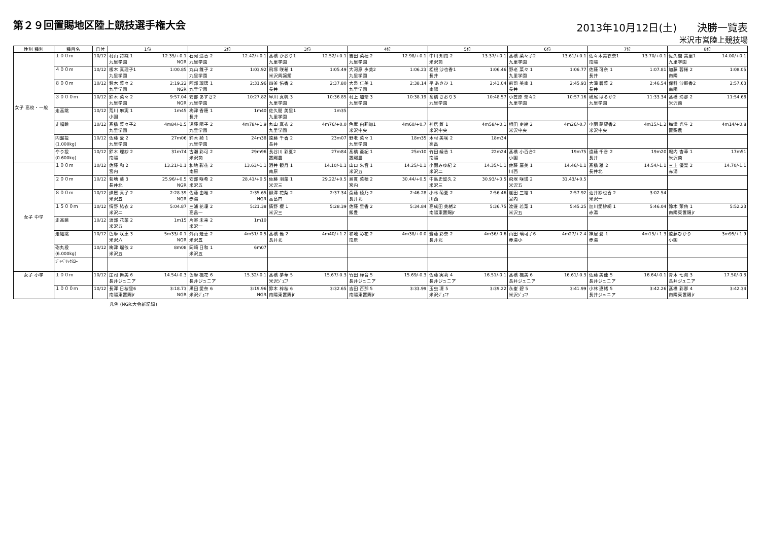第２９回置賜地区陸上競技選手権大会
2013年10月12日(土)　　決勝一覧表
米沢市営陸上競技場
| 性別 種別 | 種目名 | 日付 | 1位 | 2位 | 3位 | 4位 | 5位 | 6位 | 7位 | 8位 |
| --- | --- | --- | --- | --- | --- | --- | --- | --- | --- | --- |
| 女子 高校・一般 | １００ｍ | 10/12 | 村山 詩織 1 12.35/+0.1 九里学園 NGR | 石河 遥香 2 12.42/+0.1 九里学園 | 髙橋 かおり1 12.52/+0.1 九里学園 | 吉田 菜穂 2 12.98/+0.1 九里学園 | 中川 知南 2 13.37/+0.1 米沢商 | 髙橋 菜々子2 13.61/+0.1 九里学園 | 佐々木美衣奈1 13.70/+0.1 南陽 | 佐久間 美里1 14.00/+0.1 九里学園 |
| | ４００ｍ | 10/12 | 根木 真理子1 1:00.85 九里学園 | 丸山 雛子 2 1:03.92 九里学園 | 飛塚 咲希 1 1:05.49 米沢興譲館 | 大河原 歩美2 1:06.23 九里学園 | 松根 沙也香1 1:06.46 長井 | 野老 菜々 1 1:06.77 九里学園 | 佐藤 可奈 1 1:07.81 長井 | 加藤 蓉稀 2 1:08.05 南陽 |
| | ８００ｍ | 10/12 | 鈴木 菜々 2 2:19.22 九里学園 NGR | 阿部 瑠璃 1 2:31.96 九里学園 | 四釜 佑香 2 2:37.80 長井 | 大泉 仁美 1 2:38.14 九里学園 | 平 あさひ 1 2:43.04 南陽 | 前司 美南 1 2:45.93 長井 | 大滝 碧菜 2 2:46.54 長井 | 保科 沙耶香2 2:57.63 南陽 |
| | ３０００ｍ | 10/12 | 鈴木 菜々 2 9:57.04 九里学園 NGR | 安部 あずさ2 10:27.82 九里学園 | 早川 真帆 3 10:36.85 九里学園 | 村上 加奈 3 10:38.19 九里学園 | 髙橋 さおり3 10:48.57 九里学園 | 小笠原 奈々2 10:57.16 九里学園 | 横尾 はるか2 11:33.34 九里学園 | 髙橋 玲那 2 11:54.68 米沢商 |
| | 走高跳 | 10/12 | 荒川 麻実 1 1m45 小国 | 梅津 香穂 1 1m40 長井 | 佐久間 美里1 1m35 九里学園 | | | | | |
| | 走幅跳 | 10/12 | 髙橋 菜々子2 4m84/-1.5 九里学園 | 遠藤 陽子 2 4m78/+1.9 九里学園 | 丸山 真衣 2 4m76/+0.0 九里学園 | 色摩 由莉加1 4m60/+0.7 米沢中央 | 神居 雛 1 4m58/+0.1 米沢中央 | 相田 吏緒 2 4m26/-0.7 米沢中央 | 小関 萌望香2 4m15/-1.2 米沢中央 | 梅津 光生 2 4m14/+0.8 置賜農 |
| | 円盤投 (1.000kg) | 10/12 | 佐藤 愛 2 27m06 九里学園 | 鈴木 綺 1 24m38 九里学園 | 遠藤 千香 2 23m07 長井 | 野老 菜々 1 18m35 九里学園 | 木村 美咲 2 18m34 高畠 | | | |
| | やり投 (0.600kg) | 10/12 | 鈴木 理紗 2 31m74 南陽 | 古瀬 彩可 2 29m96 米沢商 | 長谷川 彩夏2 27m84 置賜農 | 髙橋 亜紀 1 25m10 置賜農 | 竹田 綾香 1 22m24 南陽 | 髙橋 小百合2 19m75 小国 | 遠藤 千香 2 19m20 長井 | 堀内 杏華 1 17m51 米沢商 |
| 女子 中学 | １００ｍ | 10/12 | 佐藤 和 2 13.21/-1.1 宮内 | 和地 彩花 2 13.63/-1.1 南原 | 酒井 観月 1 14.10/-1.1 南原 | 山口 朱音 1 14.25/-1.1 米沢五 | 小関みゆ紀 2 14.35/-1.1 米沢二 | 佐藤 羅美 1 14.46/-1.1 川西 | 髙橋 雅 2 14.54/-1.1 長井北 | 三上 優梨 2 14.70/-1.1 赤湯 |
| | ２００ｍ | 10/12 | 菊地 葵 3 25.96/+0.5 長井北 NGR | 安部 咲希 2 28.41/+0.5 米沢五 | 佐藤 羽菜 1 29.22/+0.5 米沢三 | 島貫 菜穂 2 30.44/+0.5 宮内 | 中島史留久 2 30.93/+0.5 米沢三 | 飛塚 咲瑛 2 31.43/+0.5 米沢五 | | |
| | ８００ｍ | 10/12 | 蜂屋 真子 2 2:28.39 米沢五 NGR | 佐藤 由唯 2 2:35.65 赤湯 NGR | 柳澤 花梨 2 2:37.34 高畠四 | 斎藤 綾乃 2 2:46.28 長井北 | 小林 萌夏 2 2:56.46 川西 | 嵐田 三結 1 2:57.92 宮内 | 油井紗也香 2 3:02.54 米沢一 | |
| | １５００ｍ | 10/12 | 情野 結衣 2 5:04.87 米沢二 | 三浦 花凜 2 5:21.38 高畠一 | 情野 櫻 1 5:28.39 米沢三 | 佐藤 里香 2 5:34.84 飯豊 | 高成田 美緒2 5:36.75 南陽東置賜jr | 渡邊 若菜 1 5:45.25 米沢五 | 加川愛紗綺 1 5:46.04 赤湯 | 鈴木 茉侑 1 5:52.23 南陽東置賜jr |
| | 走高跳 | 10/12 | 渡部 花菜 2 1m15 米沢五 | 片寄 未来 2 1m10 米沢一 | | | | | | |
| | 走幅跳 | 10/12 | 色摩 咲恵 3 5m33/-0.1 米沢六 NGR | 外山 幾恵 2 4m51/-0.5 米沢五 | 髙橋 雅 2 4m40/+1.2 長井北 | 和地 彩花 2 4m38/+0.0 南原 | 齋藤 彩奈 2 4m36/-0.6 長井北 | 山田 璃可子6 4m27/+2.4 赤湯小 | 神居 愛 1 4m15/+1.3 赤湯 | 遠藤ひかり 3m95/+1.9 小国 |
| | 砲丸投 (6.000kg) | 10/12 | 梅津 瑠依 2 8m08 米沢五 | 岡崎 日和 1 6m07 米沢五 | | | | | | |
| | ｼﾞｬﾍﾞﾘｯｸｽﾛｰ | | | | | | | | | |
| 女子 小学 | １００ｍ | 10/12 | 庄司 舞美 6 14.54/-0.3 長井ジュニア | 色摩 楓花 6 15.32/-0.1 長井ジュニア | 髙橋 夢華 5 15.67/-0.3 米沢ｼﾞｭﾆｱ | 竹田 樺音 5 15.69/-0.3 長井ジュニア | 佐藤 実莉 4 16.51/-0.1 長井ジュニア | 髙橋 楓美 6 16.61/-0.3 長井ジュニア | 佐藤 美佳 5 16.64/-0.1 長井ジュニア | 青木 七海 3 17.50/-0.3 長井ジュニア |
| | １０００ｍ | 10/12 | 長澤 日桜里6 3:18.73 南陽東置賜jr NGR | 黒田 愛奈 6 3:19.96 米沢ｼﾞｭﾆｱ NGR | 鈴木 梓桜 6 3:32.65 南陽東置賜jr | 吉田 百那 5 3:33.99 南陽東置賜jr | 玉虫 凜 5 3:39.22 米沢ｼﾞｭﾆｱ | 永峯 碧 5 3:41.99 米沢ｼﾞｭﾆｱ | 小林 遼緒 5 3:42.26 長井ジュニア | 髙橋 彩那 4 3:42.34 南陽東置賜jr |
凡例 (NGR:大会新記録)